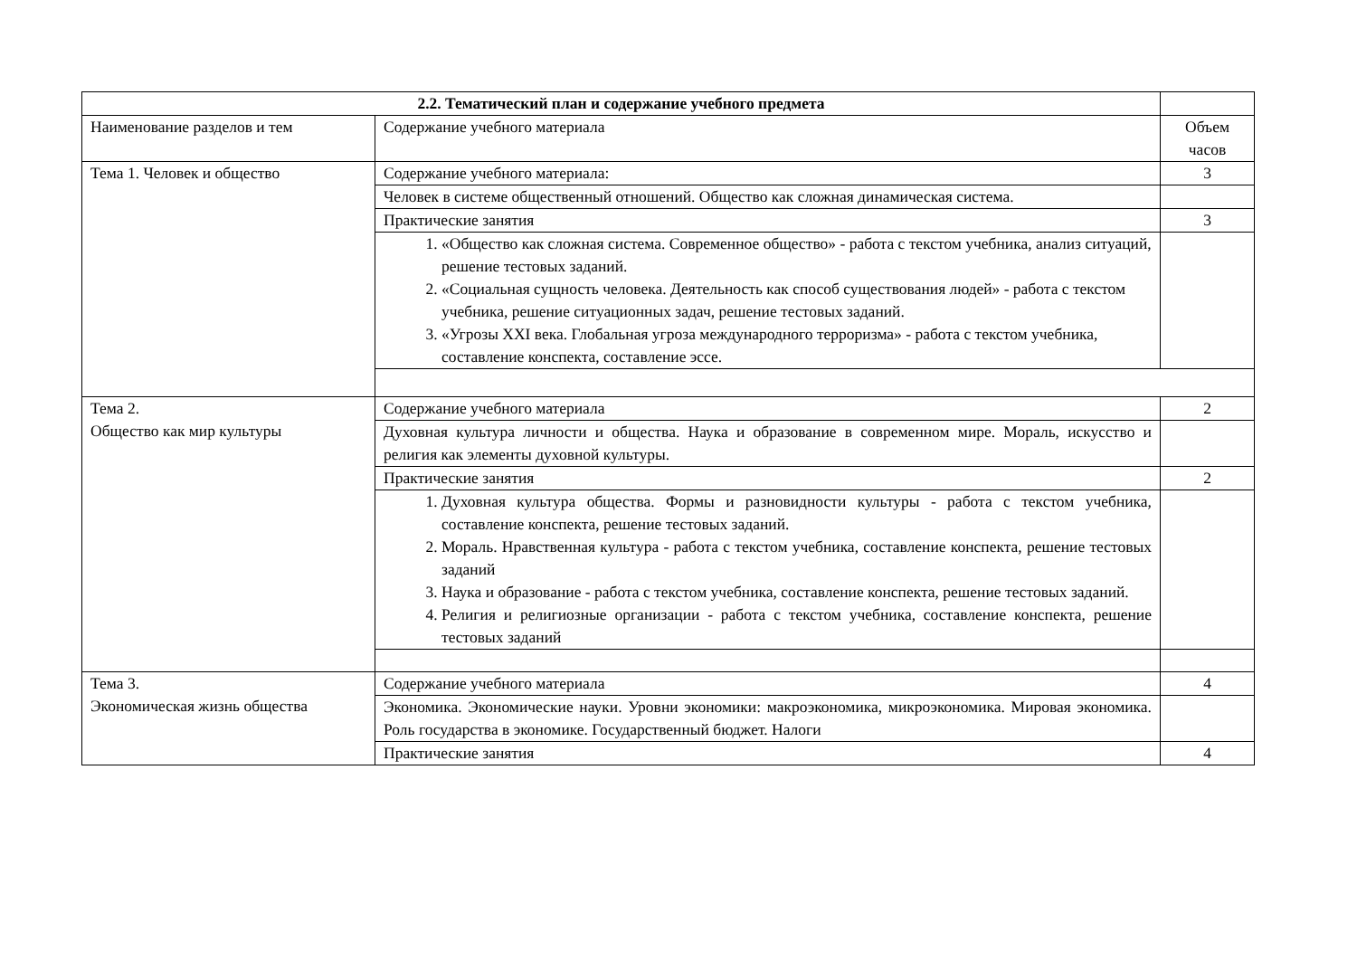| 2.2. Тематический план и содержание учебного предмета | | |
| Наименование разделов и тем | Содержание учебного материала | Объем часов |
| Тема 1. Человек и общество | Содержание учебного материала: | 3 |
| | Человек в системе общественный отношений. Общество как сложная динамическая система. | |
| | Практические занятия | 3 |
| | 1. «Общество как сложная система. Современное общество» - работа с текстом учебника, анализ ситуаций, решение тестовых заданий. 2. «Социальная сущность человека. Деятельность как способ существования людей» - работа с текстом учебника, решение ситуационных задач, решение тестовых заданий. 3. «Угрозы XXI века. Глобальная угроза международного терроризма» - работа с текстом учебника, составление конспекта, составление эссе. | |
| Тема 2. Общество как мир культуры | Содержание учебного материала | 2 |
| | Духовная культура личности и общества. Наука и образование в современном мире. Мораль, искусство и религия как элементы духовной культуры. | |
| | Практические занятия | 2 |
| | 1. Духовная культура общества. Формы и разновидности культуры - работа с текстом учебника, составление конспекта, решение тестовых заданий. 2. Мораль. Нравственная культура - работа с текстом учебника, составление конспекта, решение тестовых заданий 3. Наука и образование - работа с текстом учебника, составление конспекта, решение тестовых заданий. 4. Религия и религиозные организации - работа с текстом учебника, составление конспекта, решение тестовых заданий | |
| Тема 3. Экономическая жизнь общества | Содержание учебного материала | 4 |
| | Экономика. Экономические науки. Уровни экономики: макроэкономика, микроэкономика. Мировая экономика. Роль государства в экономике. Государственный бюджет. Налоги | |
| | Практические занятия | 4 |